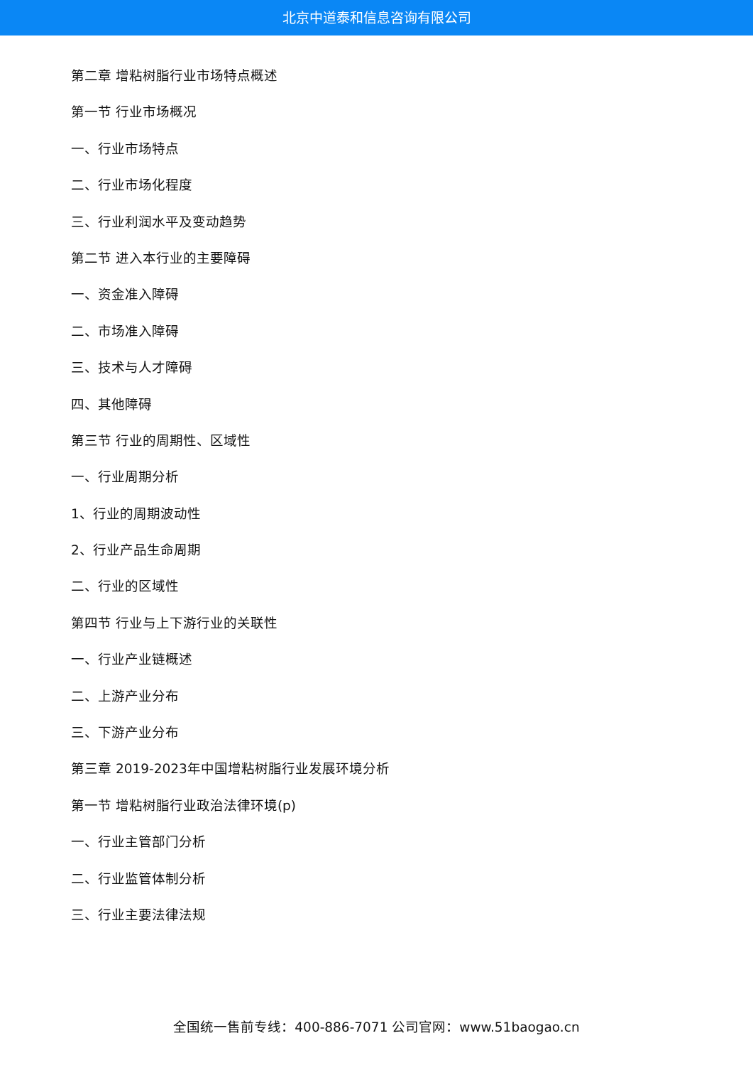北京中道泰和信息咨询有限公司
第二章 增粘树脂行业市场特点概述
第一节 行业市场概况
一、行业市场特点
二、行业市场化程度
三、行业利润水平及变动趋势
第二节 进入本行业的主要障碍
一、资金准入障碍
二、市场准入障碍
三、技术与人才障碍
四、其他障碍
第三节 行业的周期性、区域性
一、行业周期分析
1、行业的周期波动性
2、行业产品生命周期
二、行业的区域性
第四节 行业与上下游行业的关联性
一、行业产业链概述
二、上游产业分布
三、下游产业分布
第三章 2019-2023年中国增粘树脂行业发展环境分析
第一节 增粘树脂行业政治法律环境(p)
一、行业主管部门分析
二、行业监管体制分析
三、行业主要法律法规
全国统一售前专线：400-886-7071 公司官网：www.51baogao.cn